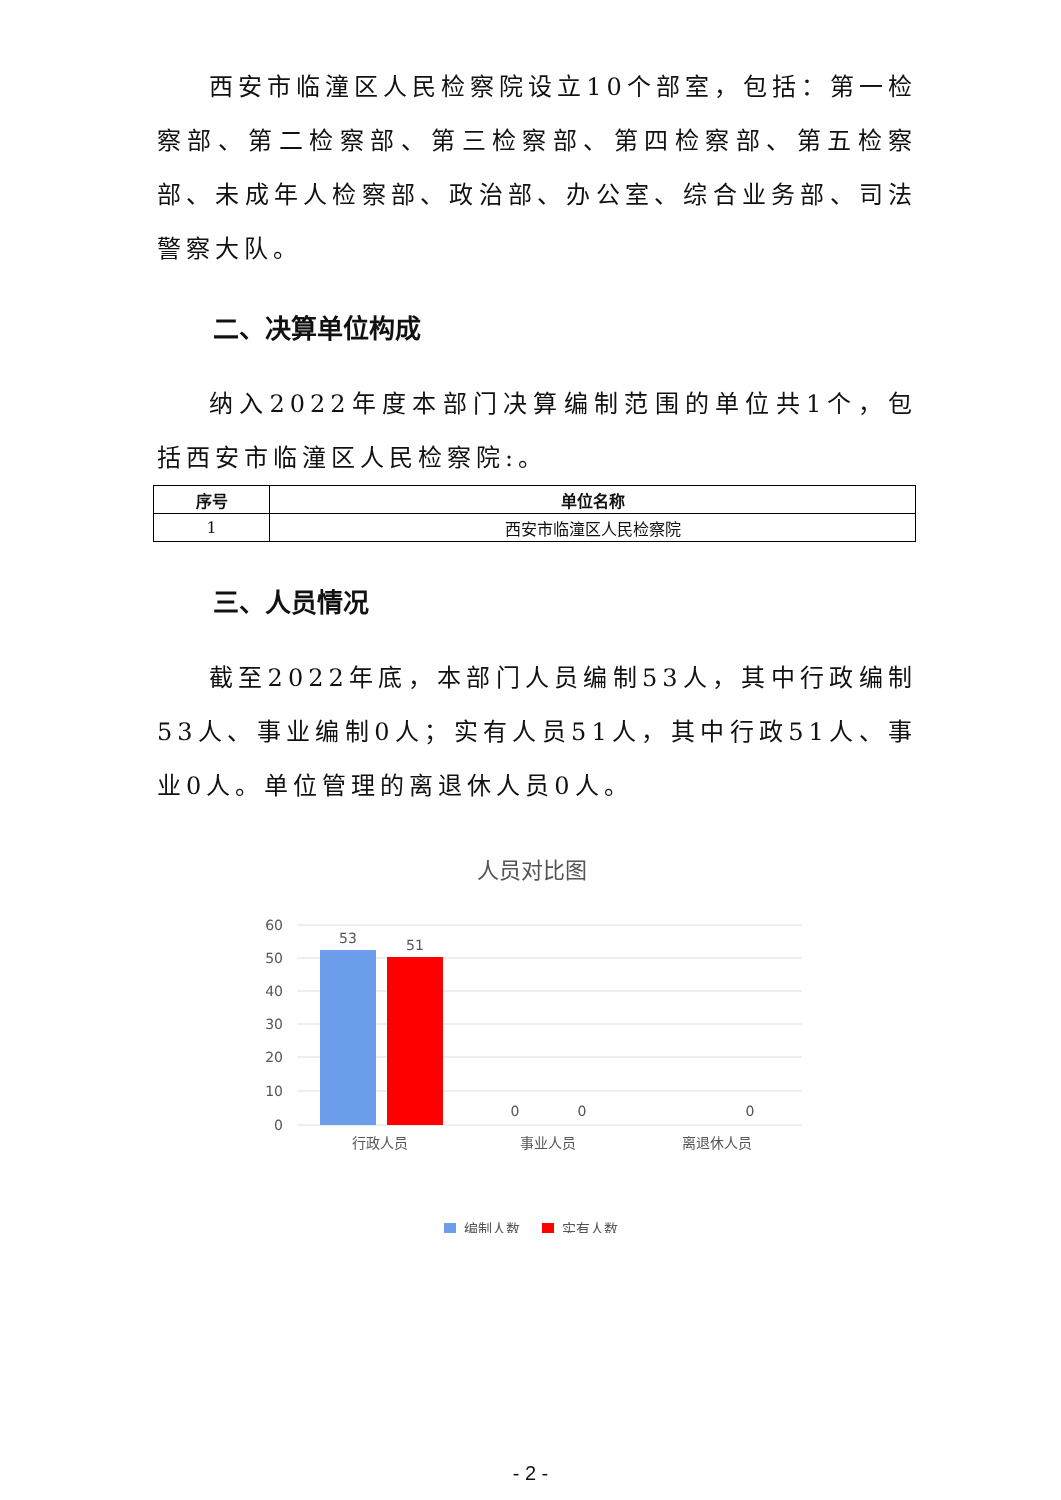西安市临潼区人民检察院设立10个部室，包括：第一检察部、第二检察部、第三检察部、第四检察部、第五检察部、未成年人检察部、政治部、办公室、综合业务部、司法警察大队。
二、决算单位构成
纳入2022年度本部门决算编制范围的单位共1个，包括西安市临潼区人民检察院:。
| 序号 | 单位名称 |
| --- | --- |
| 1 | 西安市临潼区人民检察院 |
三、人员情况
截至2022年底，本部门人员编制53人，其中行政编制53人、事业编制0人；实有人员51人，其中行政51人、事业0人。单位管理的离退休人员0人。
人员对比图
60
50
40
30
20
10
0
53
51
0
0
0
行政人员
事业人员
离退休人员
编制人数
实有人数
- 2 -